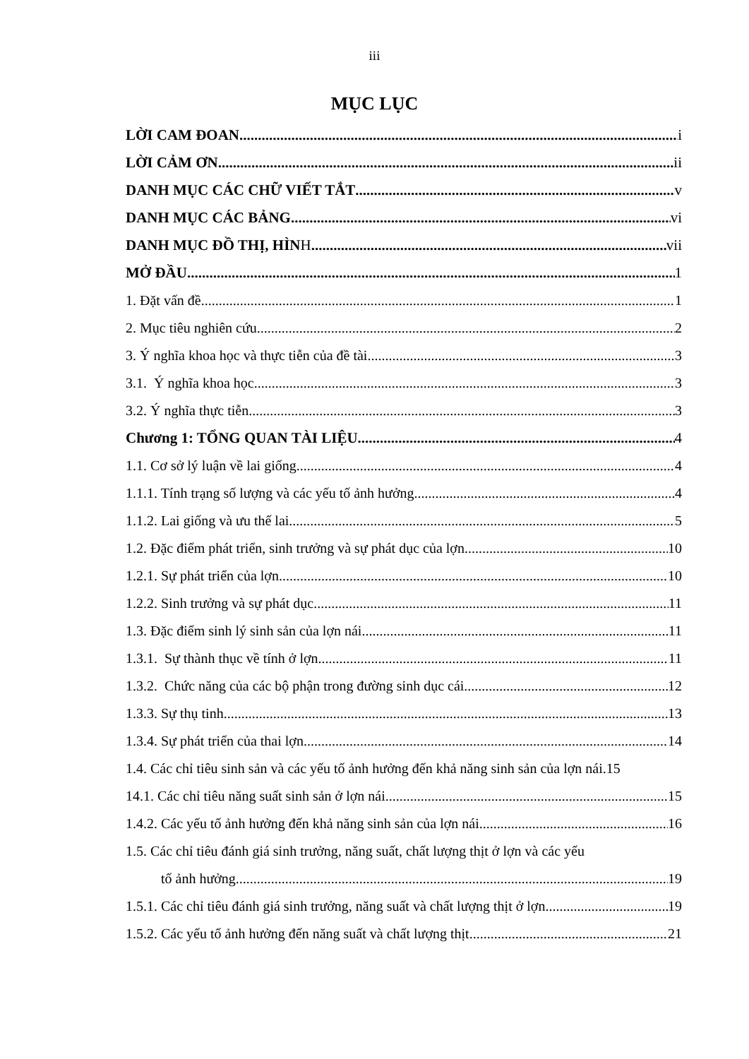iii
MỤC LỤC
LỜI CAM ĐOAN i
LỜI CẢM ƠN ii
DANH MỤC CÁC CHỮ VIẾT TẮT v
DANH MỤC CÁC BẢNG vi
DANH MỤC ĐỒ THỊ, HÌNH vii
MỞ ĐẦU 1
1. Đặt vấn đề 1
2. Mục tiêu nghiên cứu 2
3. Ý nghĩa khoa học và thực tiễn của đề tài 3
3.1. Ý nghĩa khoa học 3
3.2. Ý nghĩa thực tiễn 3
Chương 1: TỔNG QUAN TÀI LIỆU 4
1.1. Cơ sở lý luận về lai giống 4
1.1.1. Tính trạng số lượng và các yếu tố ảnh hưởng 4
1.1.2. Lai giống và ưu thế lai 5
1.2. Đặc điểm phát triển, sinh trưởng và sự phát dục của lợn 10
1.2.1. Sự phát triển của lợn 10
1.2.2. Sinh trưởng và sự phát dục 11
1.3. Đặc điểm sinh lý sinh sản của lợn nái 11
1.3.1. Sự thành thục về tính ở lợn 11
1.3.2. Chức năng của các bộ phận trong đường sinh dục cái 12
1.3.3. Sự thụ tinh 13
1.3.4. Sự phát triển của thai lợn 14
1.4. Các chỉ tiêu sinh sản và các yếu tố ảnh hưởng đến khả năng sinh sản của lợn nái. 15
14.1. Các chỉ tiêu năng suất sinh sản ở lợn nái 15
1.4.2. Các yếu tố ảnh hưởng đến khả năng sinh sản của lợn nái 16
1.5. Các chỉ tiêu đánh giá sinh trưởng, năng suất, chất lượng thịt ở lợn và các yếu
tố ảnh hưởng 19
1.5.1. Các chỉ tiêu đánh giá sinh trưởng, năng suất và chất lượng thịt ở lợn 19
1.5.2. Các yếu tố ảnh hưởng đến năng suất và chất lượng thịt 21